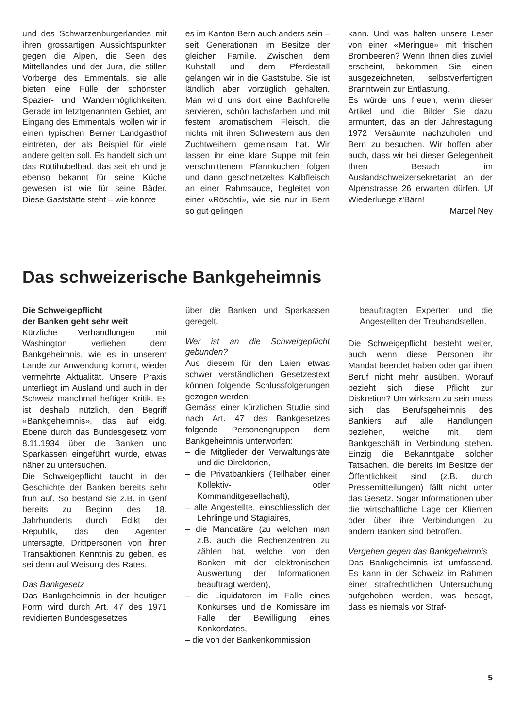und des Schwarzenburgerlandes mit ihren grossartigen Aussichtspunkten gegen die Alpen, die Seen des Mittellandes und der Jura, die stillen Vorberge des Emmentals, sie alle bieten eine Fülle der schönsten Spazier- und Wandermöglichkeiten. Gerade im letztgenannten Gebiet, am Eingang des Emmentals, wollen wir in einen typischen Berner Landgasthof eintreten, der als Beispiel für viele andere gelten soll. Es handelt sich um das Rüttihubelbad, das seit eh und je ebenso bekannt für seine Küche gewesen ist wie für seine Bäder. Diese Gaststätte steht – wie könnte
es im Kanton Bern auch anders sein – seit Generationen im Besitze der gleichen Familie. Zwischen dem Kuhstall und dem Pferdestall gelangen wir in die Gaststube. Sie ist ländlich aber vorzüglich gehalten. Man wird uns dort eine Bachforelle servieren, schön lachsfarben und mit festem aromatischem Fleisch, die nichts mit ihren Schwestern aus den Zuchtweihern gemeinsam hat. Wir lassen ihr eine klare Suppe mit fein verschnittenem Pfannkuchen folgen und dann geschnetzeltes Kalbfleisch an einer Rahmsauce, begleitet von einer «Röschti», wie sie nur in Bern so gut gelingen
kann. Und was halten unsere Leser von einer «Meringue» mit frischen Brombeeren? Wenn Ihnen dies zuviel erscheint, bekommen Sie einen ausgezeichneten, selbstverfertigten Branntwein zur Entlastung.
Es würde uns freuen, wenn dieser Artikel und die Bilder Sie dazu ermuntert, das an der Jahrestagung 1972 Versäumte nachzuholen und Bern zu besuchen. Wir hoffen aber auch, dass wir bei dieser Gelegenheit Ihren Besuch im Auslandschweizersekretariat an der Alpenstrasse 26 erwarten dürfen. Uf Wiederluege z'Bärn!
Marcel Ney
Das schweizerische Bankgeheimnis
Die Schweigepflicht
der Banken geht sehr weit
Kürzliche Verhandlungen mit Washington verliehen dem Bankgeheimnis, wie es in unserem Lande zur Anwendung kommt, wieder vermehrte Aktualität. Unsere Praxis unterliegt im Ausland und auch in der Schweiz manchmal heftiger Kritik. Es ist deshalb nützlich, den Begriff «Bankgeheimnis», das auf eidg. Ebene durch das Bundesgesetz vom 8.11.1934 über die Banken und Sparkassen eingeführt wurde, etwas näher zu untersuchen.
Die Schweigepflicht taucht in der Geschichte der Banken bereits sehr früh auf. So bestand sie z.B. in Genf bereits zu Beginn des 18. Jahrhunderts durch Edikt der Republik, das den Agenten untersagte, Drittpersonen von ihren Transaktionen Kenntnis zu geben, es sei denn auf Weisung des Rates.
Das Bankgesetz
Das Bankgeheimnis in der heutigen Form wird durch Art. 47 des 1971 revidierten Bundesgesetzes
über die Banken und Sparkassen geregelt.
Wer ist an die Schweigepflicht gebunden?
Aus diesem für den Laien etwas schwer verständlichen Gesetzestext können folgende Schlussfolgerungen gezogen werden:
Gemäss einer kürzlichen Studie sind nach Art. 47 des Bankgesetzes folgende Personengruppen dem Bankgeheimnis unterworfen:
– die Mitglieder der Verwaltungsräte und die Direktorien,
– die Privatbankiers (Teilhaber einer Kollektiv- oder Kommanditgesellschaft),
– alle Angestellte, einschliesslich der Lehrlinge und Stagiaires,
– die Mandatäre (zu welchen man z.B. auch die Rechenzentren zu zählen hat, welche von den Banken mit der elektronischen Auswertung der Informationen beauftragt werden),
– die Liquidatoren im Falle eines Konkurses und die Komissäre im Falle der Bewilligung eines Konkordates,
– die von der Bankenkommission
beauftragten Experten und die Angestellten der Treuhandstellen.
Die Schweigepflicht besteht weiter, auch wenn diese Personen ihr Mandat beendet haben oder gar ihren Beruf nicht mehr ausüben. Worauf bezieht sich diese Pflicht zur Diskretion? Um wirksam zu sein muss sich das Berufsgeheimnis des Bankiers auf alle Handlungen beziehen, welche mit dem Bankgeschäft in Verbindung stehen. Einzig die Bekanntgabe solcher Tatsachen, die bereits im Besitze der Öffentlichkeit sind (z.B. durch Pressemitteilungen) fällt nicht unter das Gesetz. Sogar Informationen über die wirtschaftliche Lage der Klienten oder über ihre Verbindungen zu andern Banken sind betroffen.
Vergehen gegen das Bankgeheimnis
Das Bankgeheimnis ist umfassend. Es kann in der Schweiz im Rahmen einer strafrechtlichen Untersuchung aufgehoben werden, was besagt, dass es niemals vor Straf-
5